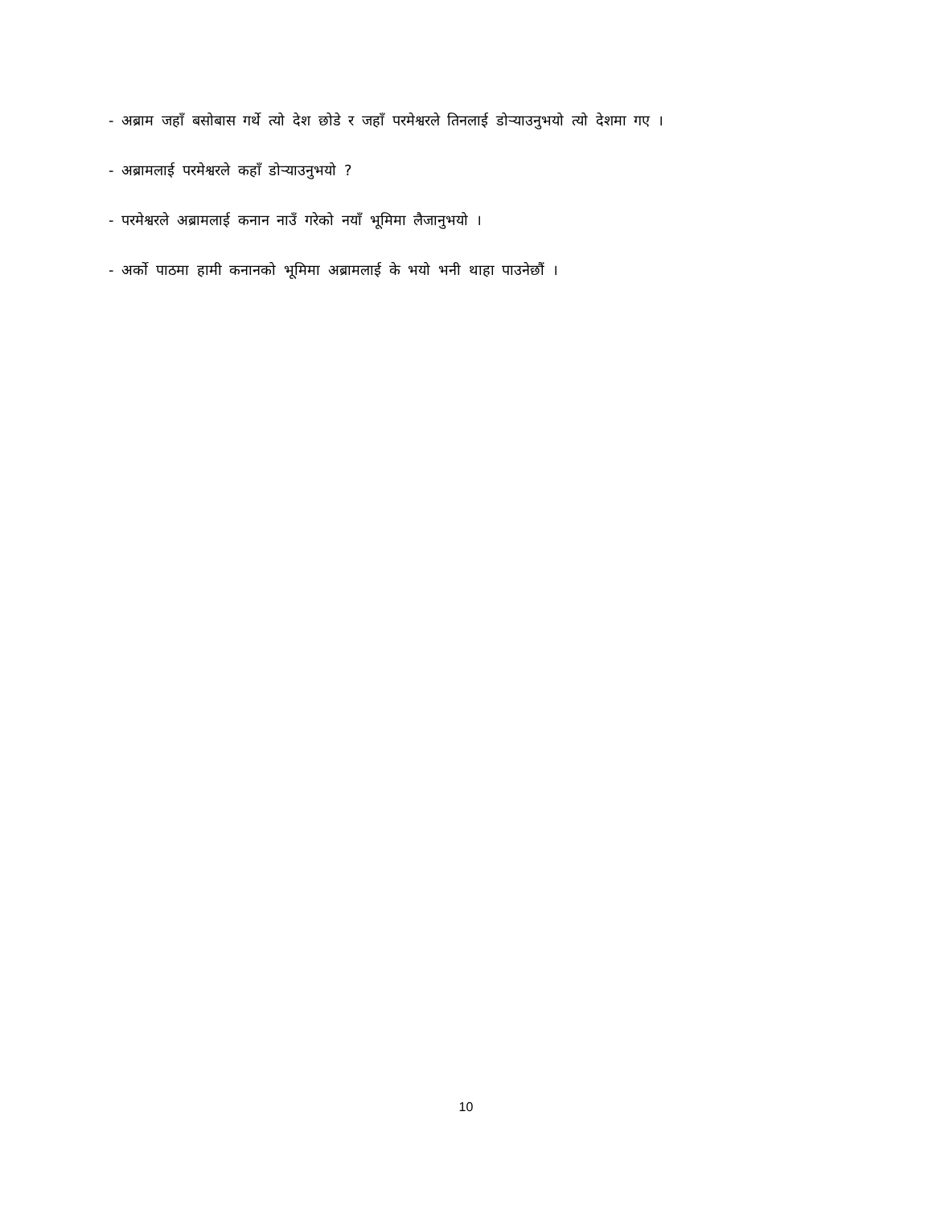- अब्राम जहाँ बसोबास गर्थे त्यो देश छोडे र जहाँ परमेश्वरले तिनलाई डोर्‍याउनुभयो त्यो देशमा गए ।
- अब्रामलाई परमेश्वरले कहाँ डोऱ्याउनुभयो ?
- परमेश्वरले अब्रामलाई कनान नाउँ गरेको नयाँ भूमिमा लैजानुभयो ।
- अर्को पाठमा हामी कनानको भूमिमा अब्रामलाई के भयो भनी थाहा पाउनेछौं ।
10